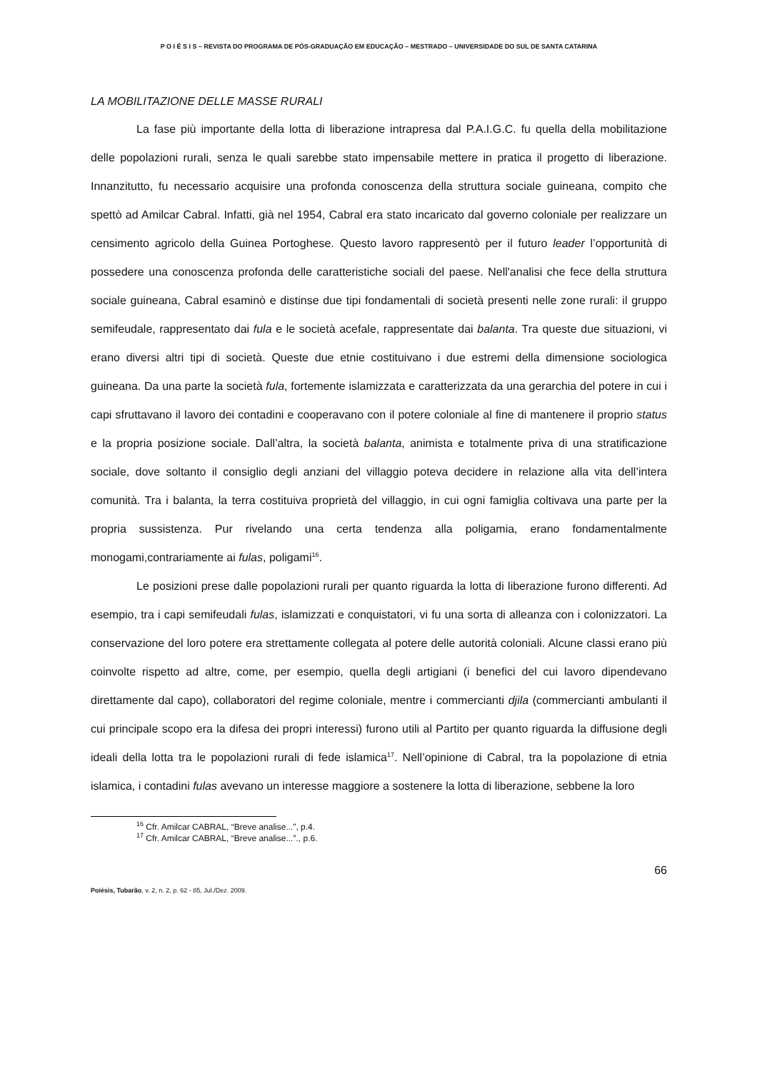P O I É S I S – REVISTA DO PROGRAMA DE PÓS-GRADUAÇÃO EM EDUCAÇÃO – MESTRADO – UNIVERSIDADE DO SUL DE SANTA CATARINA
LA MOBILITAZIONE DELLE MASSE RURALI
La fase più importante della lotta di liberazione intrapresa dal P.A.I.G.C. fu quella della mobilitazione delle popolazioni rurali, senza le quali sarebbe stato impensabile mettere in pratica il progetto di liberazione. Innanzitutto, fu necessario acquisire una profonda conoscenza della struttura sociale guineana, compito che spettò ad Amilcar Cabral. Infatti, già nel 1954, Cabral era stato incaricato dal governo coloniale per realizzare un censimento agricolo della Guinea Portoghese. Questo lavoro rappresentò per il futuro leader l’opportunità di possedere una conoscenza profonda delle caratteristiche sociali del paese. Nell'analisi che fece della struttura sociale guineana, Cabral esaminò e distinse due tipi fondamentali di società presenti nelle zone rurali: il gruppo semifeudale, rappresentato dai fula e le società acefale, rappresentate dai balanta. Tra queste due situazioni, vi erano diversi altri tipi di società. Queste due etnie costituivano i due estremi della dimensione sociologica guineana. Da una parte la società fula, fortemente islamizzata e caratterizzata da una gerarchia del potere in cui i capi sfruttavano il lavoro dei contadini e cooperavano con il potere coloniale al fine di mantenere il proprio status e la propria posizione sociale. Dall’altra, la società balanta, animista e totalmente priva di una stratificazione sociale, dove soltanto il consiglio degli anziani del villaggio poteva decidere in relazione alla vita dell’intera comunità. Tra i balanta, la terra costituiva proprietà del villaggio, in cui ogni famiglia coltivava una parte per la propria sussistenza. Pur rivelando una certa tendenza alla poligamia, erano fondamentalmente monogami,contrariamente ai fulas, poligami<sup>16</sup>.
Le posizioni prese dalle popolazioni rurali per quanto riguarda la lotta di liberazione furono differenti. Ad esempio, tra i capi semifeudali fulas, islamizzati e conquistatori, vi fu una sorta di alleanza con i colonizzatori. La conservazione del loro potere era strettamente collegata al potere delle autorità coloniali. Alcune classi erano più coinvolte rispetto ad altre, come, per esempio, quella degli artigiani (i benefici del cui lavoro dipendevano direttamente dal capo), collaboratori del regime coloniale, mentre i commercianti djila (commercianti ambulanti il cui principale scopo era la difesa dei propri interessi) furono utili al Partito per quanto riguarda la diffusione degli ideali della lotta tra le popolazioni rurali di fede islamica<sup>17</sup>. Nell’opinione di Cabral, tra la popolazione di etnia islamica, i contadini fulas avevano un interesse maggiore a sostenere la lotta di liberazione, sebbene la loro
<sup>16</sup> Cfr. Amilcar CABRAL, “Breve analise...”, p.4.
<sup>17</sup> Cfr. Amilcar CABRAL, “Breve analise...”., p.6.
66
Poiésis, Tubarão, v. 2, n. 2, p. 62 - 85, Jul./Dez. 2009.